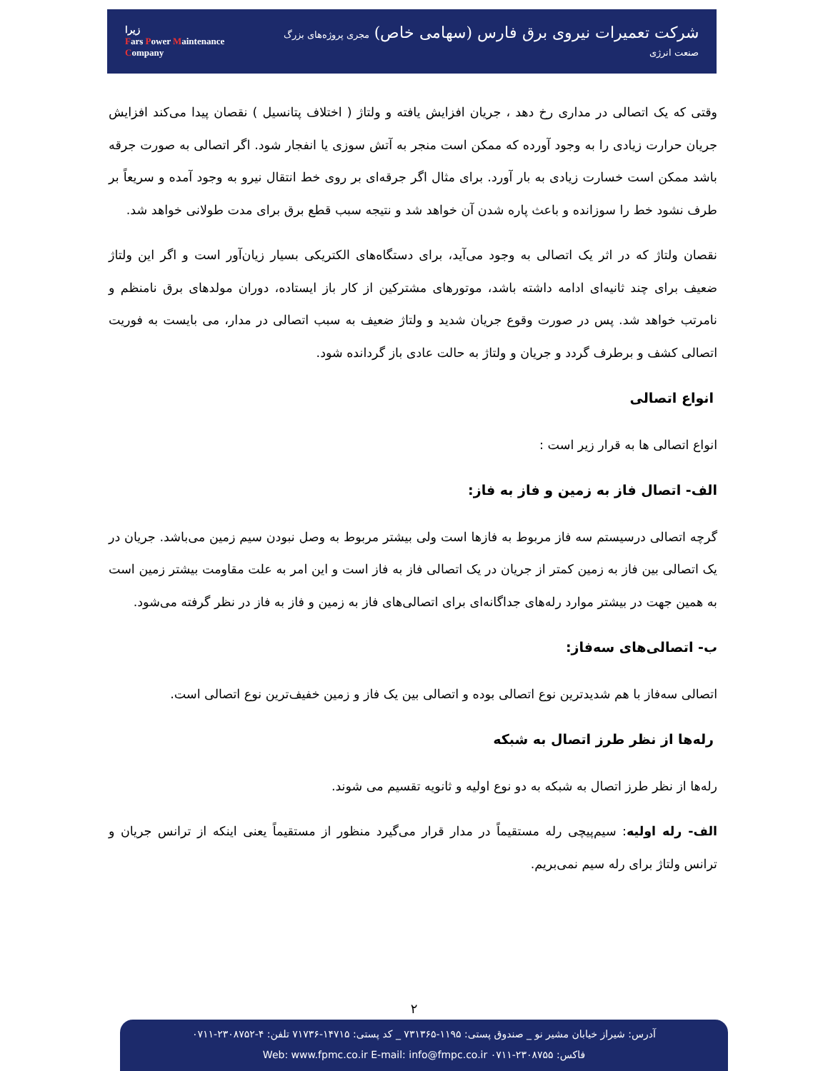زیرا
Fars Power Maintenance Company
شرکت تعمیرات نیروی برق فارس (سهامی خاص) مجری پروژه‌های بزرگ صنعت انرژی
وقتی که یک اتصالی در مداری رخ دهد ، جریان افزایش یافته و ولتاژ ( اختلاف پتانسیل ) نقصان پیدا می‌کند افزایش جریان حرارت زیادی را به وجود آورده که ممکن است منجر به آتش سوزی یا انفجار شود. اگر اتصالی به صورت جرقه باشد ممکن است خسارت زیادی به بار آورد. برای مثال اگر جرقه‌ای بر روی خط انتقال نیرو به وجود آمده و سریعاً بر طرف نشود خط را سوزانده و باعث پاره شدن آن خواهد شد و نتیجه سبب قطع برق برای مدت طولانی خواهد شد.
نقصان ولتاژ که در اثر یک اتصالی به وجود می‌آید، برای دستگاه‌های الکتریکی بسیار زیان‌آور است و اگر این ولتاژ ضعیف برای چند ثانیه‌ای ادامه داشته باشد، موتورهای مشترکین از کار باز ایستاده، دوران مولدهای برق نامنظم و نامرتب خواهد شد. پس در صورت وقوع جریان شدید و ولتاژ ضعیف به سبب اتصالی در مدار، می بایست به فوریت اتصالی کشف و برطرف گردد و جریان و ولتاژ به حالت عادی باز گردانده شود.
انواع اتصالی
انواع اتصالی ها به قرار زیر است :
الف- اتصال فاز به زمین و فاز به فاز:
گرچه اتصالی درسیستم سه فاز مربوط به فازها است ولی بیشتر مربوط به وصل نبودن سیم زمین می‌باشد. جریان در یک اتصالی بین فاز به زمین کمتر از جریان در یک اتصالی فاز به فاز است و این امر به علت مقاومت بیشتر زمین است به همین جهت در بیشتر موارد رله‌های جداگانه‌ای برای اتصالی‌های فاز به زمین و فاز به فاز در نظر گرفته می‌شود.
ب- اتصالی‌های سه‌فاز:
اتصالی سه‌فاز با هم شدیدترین نوع اتصالی بوده و اتصالی بین یک فاز و زمین خفیف‌ترین نوع اتصالی است.
رله‌ها از نظر طرز اتصال به شبکه
رله‌ها از نظر طرز اتصال به شبکه به دو نوع اولیه و ثانویه تقسیم می شوند.
الف- رله اولیه: سیم‌پیچی رله مستقیماً در مدار قرار می‌گیرد منظور از مستقیماً یعنی اینکه از ترانس جریان و ترانس ولتاژ برای رله سیم نمی‌بریم.
۲
آدرس: شیراز خیابان مشیر نو _ صندوق پستی: ۱۱۹۵-۷۳۱۳۶۵ _ کد پستی: ۱۴۷۱۵-۷۱۷۳۶ تلفن: ۴-۲۳۰۸۷۵۲-۰۷۱۱
فاکس: ۲۳۰۸۷۵۵-۰۷۱۱ Web: www.fpmc.co.ir E-mail: info@fmpc.co.ir